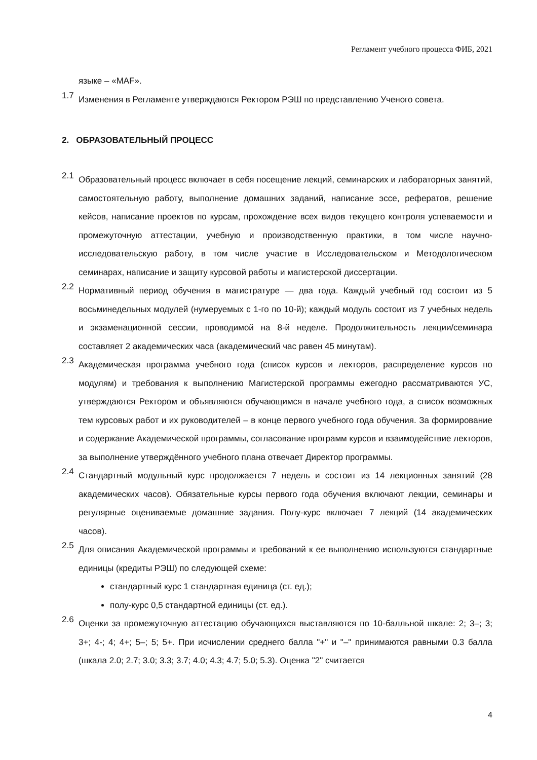Регламент учебного процесса ФИБ, 2021
языке – «MAF».
1.7 Изменения в Регламенте утверждаются Ректором РЭШ по представлению Ученого совета.
2. ОБРАЗОВАТЕЛЬНЫЙ ПРОЦЕСС
2.1 Образовательный процесс включает в себя посещение лекций, семинарских и лабораторных занятий, самостоятельную работу, выполнение домашних заданий, написание эссе, рефератов, решение кейсов, написание проектов по курсам, прохождение всех видов текущего контроля успеваемости и промежуточную аттестации, учебную и производственную практики, в том числе научно-исследовательскую работу, в том числе участие в Исследовательском и Методологическом семинарах, написание и защиту курсовой работы и магистерской диссертации.
2.2 Нормативный период обучения в магистратуре — два года. Каждый учебный год состоит из 5 восьминедельных модулей (нумеруемых с 1-го по 10-й); каждый модуль состоит из 7 учебных недель и экзаменационной сессии, проводимой на 8-й неделе. Продолжительность лекции/семинара составляет 2 академических часа (академический час равен 45 минутам).
2.3 Академическая программа учебного года (список курсов и лекторов, распределение курсов по модулям) и требования к выполнению Магистерской программы ежегодно рассматриваются УС, утверждаются Ректором и объявляются обучающимся в начале учебного года, а список возможных тем курсовых работ и их руководителей – в конце первого учебного года обучения. За формирование и содержание Академической программы, согласование программ курсов и взаимодействие лекторов, за выполнение утверждённого учебного плана отвечает Директор программы.
2.4 Стандартный модульный курс продолжается 7 недель и состоит из 14 лекционных занятий (28 академических часов). Обязательные курсы первого года обучения включают лекции, семинары и регулярные оцениваемые домашние задания. Полу-курс включает 7 лекций (14 академических часов).
2.5 Для описания Академической программы и требований к ее выполнению используются стандартные единицы (кредиты РЭШ) по следующей схеме:
стандартный курс 1 стандартная единица (ст. ед.);
полу-курс 0,5 стандартной единицы (ст. ед.).
2.6 Оценки за промежуточную аттестацию обучающихся выставляются по 10-балльной шкале: 2; 3–; 3; 3+; 4-; 4; 4+; 5–; 5; 5+. При исчислении среднего балла "+" и "–" принимаются равными 0.3 балла (шкала 2.0; 2.7; 3.0; 3.3; 3.7; 4.0; 4.3; 4.7; 5.0; 5.3). Оценка "2" считается
4